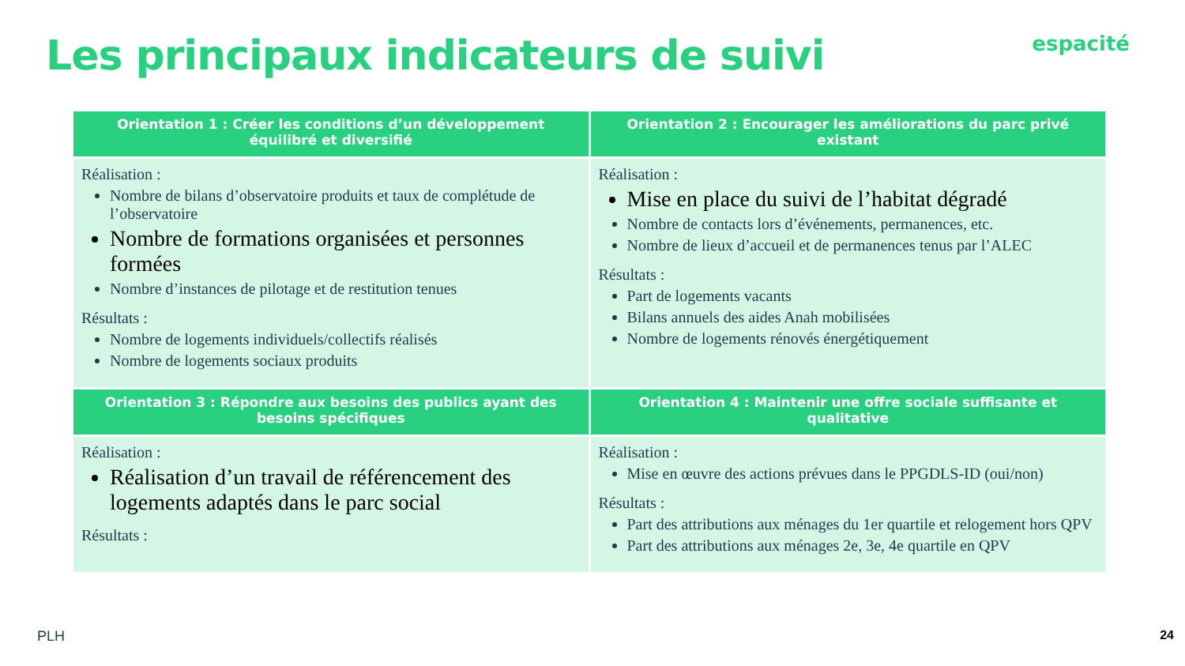Les principaux indicateurs de suivi
espacité
| Orientation 1 : Créer les conditions d’un développement équilibré et diversifié | Orientation 2 : Encourager les améliorations du parc privé existant |
| --- | --- |
| Réalisation : Nombre de bilans d’observatoire produits et taux de complétude de l’observatoire Nombre de formations organisées et personnes formées Nombre d’instances de pilotage et de restitution tenues Résultats : Nombre de logements individuels/collectifs réalisés Nombre de logements sociaux produits | Réalisation : Mise en place du suivi de l’habitat dégradé Nombre de contacts lors d’événements, permanences, etc. Nombre de lieux d’accueil et de permanences tenus par l’ALEC Résultats : Part de logements vacants Bilans annuels des aides Anah mobilisées Nombre de logements rénovés énergétiquement |
| Orientation 3 : Répondre aux besoins des publics ayant des besoins spécifiques | Orientation 4 : Maintenir une offre sociale suffisante et qualitative |
| Réalisation : Réalisation d’un travail de référencement des logements adaptés dans le parc social Résultats : | Réalisation : Mise en œuvre des actions prévues dans le PPGDLS-ID (oui/non) Résultats : Part des attributions aux ménages du 1er quartile et relogement hors QPV Part des attributions aux ménages 2e, 3e, 4e quartile en QPV |
PLH 24